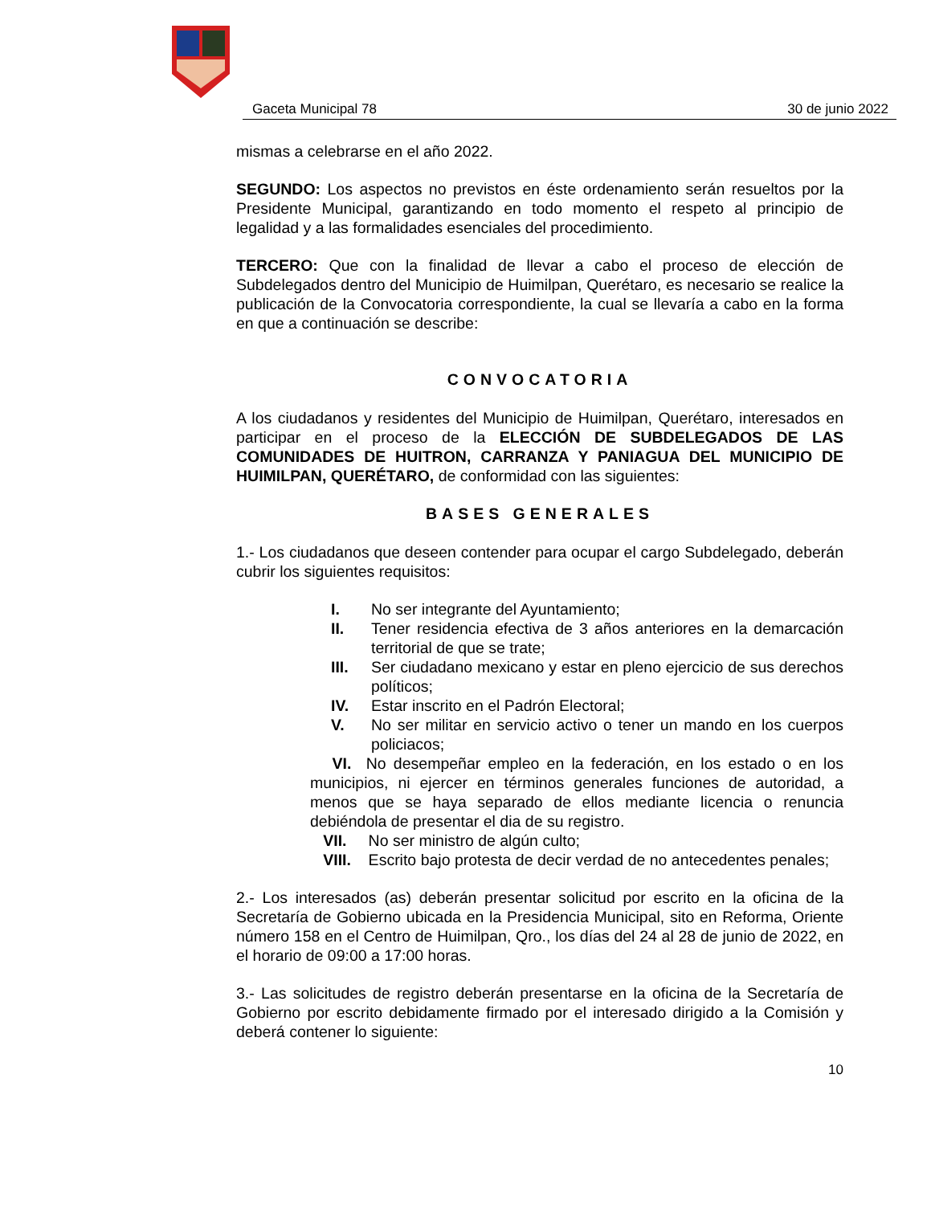Gaceta Municipal 78 30 de junio 2022
mismas a celebrarse en el año 2022.
SEGUNDO: Los aspectos no previstos en éste ordenamiento serán resueltos por la Presidente Municipal, garantizando en todo momento el respeto al principio de legalidad y a las formalidades esenciales del procedimiento.
TERCERO: Que con la finalidad de llevar a cabo el proceso de elección de Subdelegados dentro del Municipio de Huimilpan, Querétaro, es necesario se realice la publicación de la Convocatoria correspondiente, la cual se llevaría a cabo en la forma en que a continuación se describe:
CONVOCATORIA
A los ciudadanos y residentes del Municipio de Huimilpan, Querétaro, interesados en participar en el proceso de la ELECCIÓN DE SUBDELEGADOS DE LAS COMUNIDADES DE HUITRON, CARRANZA Y PANIAGUA DEL MUNICIPIO DE HUIMILPAN, QUERÉTARO, de conformidad con las siguientes:
BASES GENERALES
1.- Los ciudadanos que deseen contender para ocupar el cargo Subdelegado, deberán cubrir los siguientes requisitos:
I. No ser integrante del Ayuntamiento;
II. Tener residencia efectiva de 3 años anteriores en la demarcación territorial de que se trate;
III. Ser ciudadano mexicano y estar en pleno ejercicio de sus derechos políticos;
IV. Estar inscrito en el Padrón Electoral;
V. No ser militar en servicio activo o tener un mando en los cuerpos policiacos;
VI. No desempeñar empleo en la federación, en los estado o en los municipios, ni ejercer en términos generales funciones de autoridad, a menos que se haya separado de ellos mediante licencia o renuncia debiéndola de presentar el dia de su registro.
VII. No ser ministro de algún culto;
VIII. Escrito bajo protesta de decir verdad de no antecedentes penales;
2.- Los interesados (as) deberán presentar solicitud por escrito en la oficina de la Secretaría de Gobierno ubicada en la Presidencia Municipal, sito en Reforma, Oriente número 158 en el Centro de Huimilpan, Qro., los días del 24 al 28 de junio de 2022, en el horario de 09:00 a 17:00 horas.
3.- Las solicitudes de registro deberán presentarse en la oficina de la Secretaría de Gobierno por escrito debidamente firmado por el interesado dirigido a la Comisión y deberá contener lo siguiente:
10